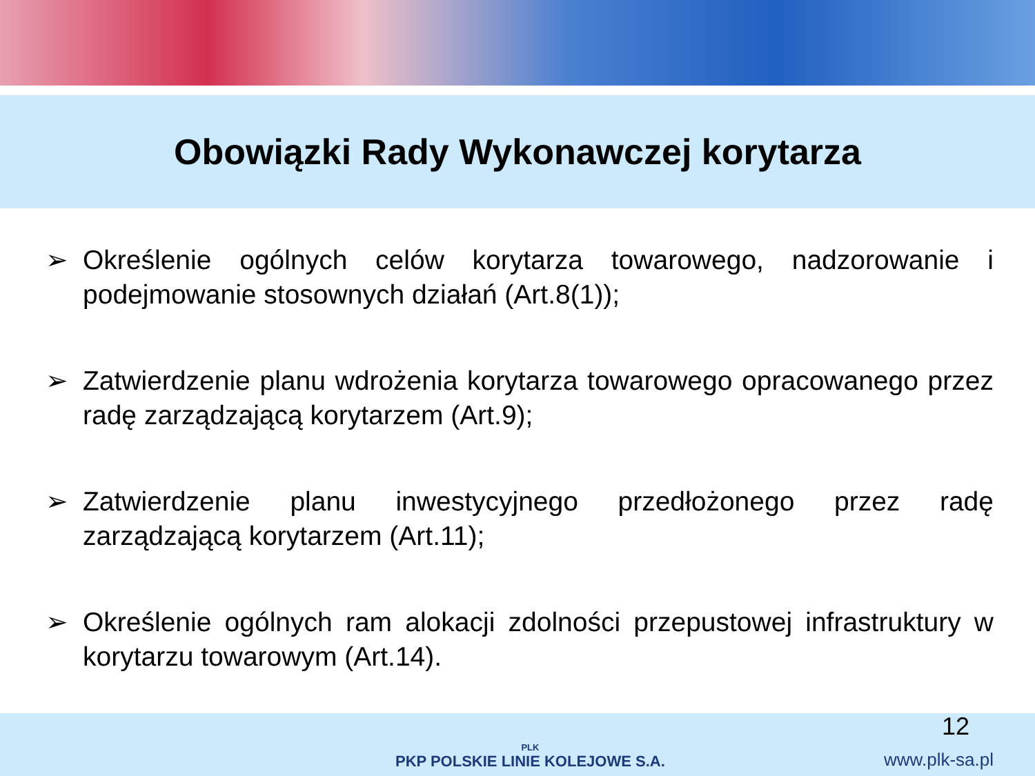Obowiązki Rady Wykonawczej korytarza
➢ Określenie ogólnych celów korytarza towarowego, nadzorowanie i podejmowanie stosownych działań (Art.8(1));
➢ Zatwierdzenie planu wdrożenia korytarza towarowego opracowanego przez radę zarządzającą korytarzem (Art.9);
➢ Zatwierdzenie planu inwestycyjnego przedłożonego przez radę zarządzającą korytarzem (Art.11);
➢ Określenie ogólnych ram alokacji zdolności przepustowej infrastruktury w korytarzu towarowym (Art.14).
PLK
PKP POLSKIE LINIE KOLEJOWE S.A.
12
www.plk-sa.pl